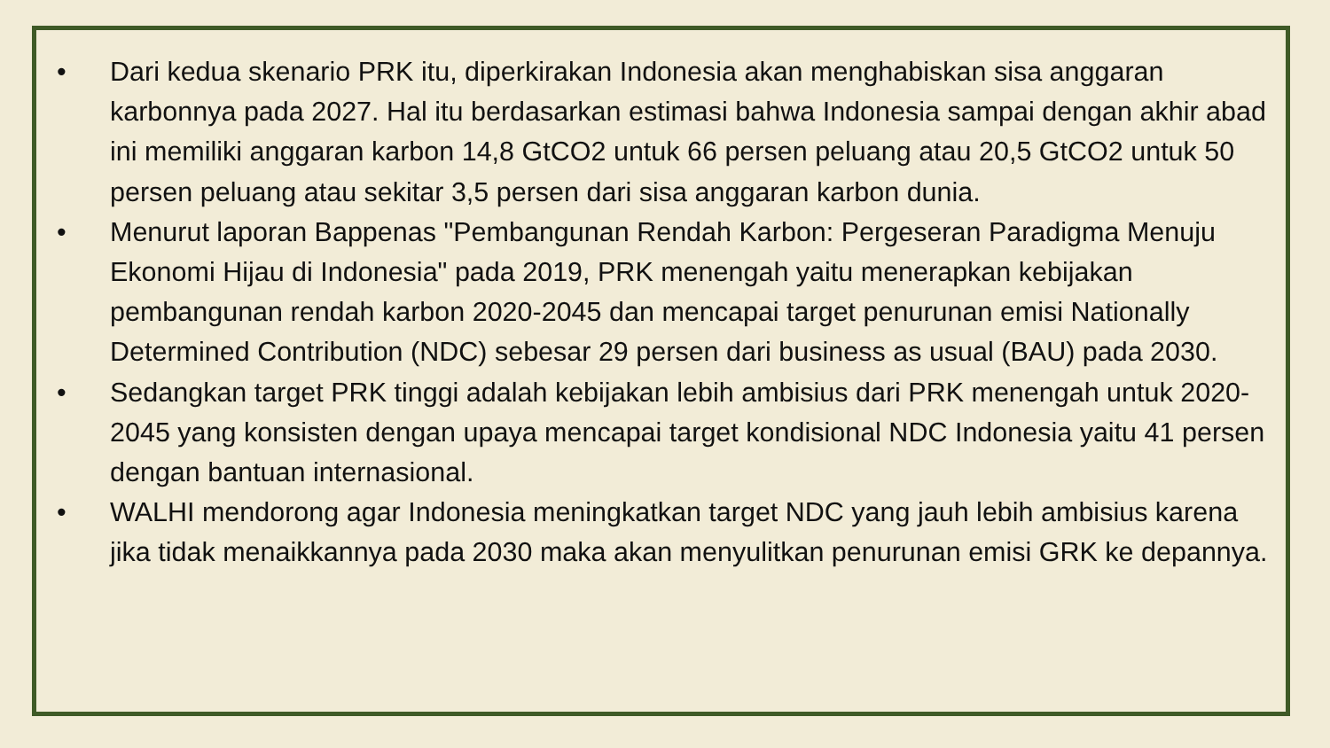• Dari kedua skenario PRK itu, diperkirakan Indonesia akan menghabiskan sisa anggaran karbonnya pada 2027. Hal itu berdasarkan estimasi bahwa Indonesia sampai dengan akhir abad ini memiliki anggaran karbon 14,8 GtCO2 untuk 66 persen peluang atau 20,5 GtCO2 untuk 50 persen peluang atau sekitar 3,5 persen dari sisa anggaran karbon dunia.
• Menurut laporan Bappenas "Pembangunan Rendah Karbon: Pergeseran Paradigma Menuju Ekonomi Hijau di Indonesia" pada 2019, PRK menengah yaitu menerapkan kebijakan pembangunan rendah karbon 2020-2045 dan mencapai target penurunan emisi Nationally Determined Contribution (NDC) sebesar 29 persen dari business as usual (BAU) pada 2030.
• Sedangkan target PRK tinggi adalah kebijakan lebih ambisius dari PRK menengah untuk 2020-2045 yang konsisten dengan upaya mencapai target kondisional NDC Indonesia yaitu 41 persen dengan bantuan internasional.
• WALHI mendorong agar Indonesia meningkatkan target NDC yang jauh lebih ambisius karena jika tidak menaikkannya pada 2030 maka akan menyulitkan penurunan emisi GRK ke depannya.